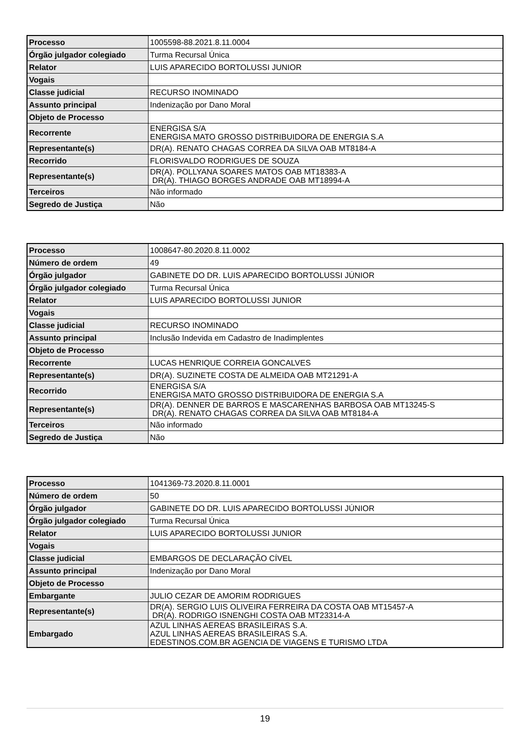| Processo | 1005598-88.2021.8.11.0004 |
| Órgão julgador colegiado | Turma Recursal Única |
| Relator | LUIS APARECIDO BORTOLUSSI JUNIOR |
| Vogais | |
| Classe judicial | RECURSO INOMINADO |
| Assunto principal | Indenização por Dano Moral |
| Objeto de Processo | |
| Recorrente | ENERGISA S/A ENERGISA MATO GROSSO DISTRIBUIDORA DE ENERGIA S.A |
| Representante(s) | DR(A). RENATO CHAGAS CORREA DA SILVA OAB MT8184-A |
| Recorrido | FLORISVALDO RODRIGUES DE SOUZA |
| Representante(s) | DR(A). POLLYANA SOARES MATOS OAB MT18383-A DR(A). THIAGO BORGES ANDRADE OAB MT18994-A |
| Terceiros | Não informado |
| Segredo de Justiça | Não |
| Processo | 1008647-80.2020.8.11.0002 |
| Número de ordem | 49 |
| Órgão julgador | GABINETE DO DR. LUIS APARECIDO BORTOLUSSI JÚNIOR |
| Órgão julgador colegiado | Turma Recursal Única |
| Relator | LUIS APARECIDO BORTOLUSSI JUNIOR |
| Vogais | |
| Classe judicial | RECURSO INOMINADO |
| Assunto principal | Inclusão Indevida em Cadastro de Inadimplentes |
| Objeto de Processo | |
| Recorrente | LUCAS HENRIQUE CORREIA GONCALVES |
| Representante(s) | DR(A). SUZINETE COSTA DE ALMEIDA OAB MT21291-A |
| Recorrido | ENERGISA S/A ENERGISA MATO GROSSO DISTRIBUIDORA DE ENERGIA S.A |
| Representante(s) | DR(A). DENNER DE BARROS E MASCARENHAS BARBOSA OAB MT13245-S DR(A). RENATO CHAGAS CORREA DA SILVA OAB MT8184-A |
| Terceiros | Não informado |
| Segredo de Justiça | Não |
| Processo | 1041369-73.2020.8.11.0001 |
| Número de ordem | 50 |
| Órgão julgador | GABINETE DO DR. LUIS APARECIDO BORTOLUSSI JÚNIOR |
| Órgão julgador colegiado | Turma Recursal Única |
| Relator | LUIS APARECIDO BORTOLUSSI JUNIOR |
| Vogais | |
| Classe judicial | EMBARGOS DE DECLARAÇÃO CÍVEL |
| Assunto principal | Indenização por Dano Moral |
| Objeto de Processo | |
| Embargante | JULIO CEZAR DE AMORIM RODRIGUES |
| Representante(s) | DR(A). SERGIO LUIS OLIVEIRA FERREIRA DA COSTA OAB MT15457-A DR(A). RODRIGO ISNENGHI COSTA OAB MT23314-A |
| Embargado | AZUL LINHAS AEREAS BRASILEIRAS S.A. AZUL LINHAS AEREAS BRASILEIRAS S.A. EDESTINOS.COM.BR AGENCIA DE VIAGENS E TURISMO LTDA |
19